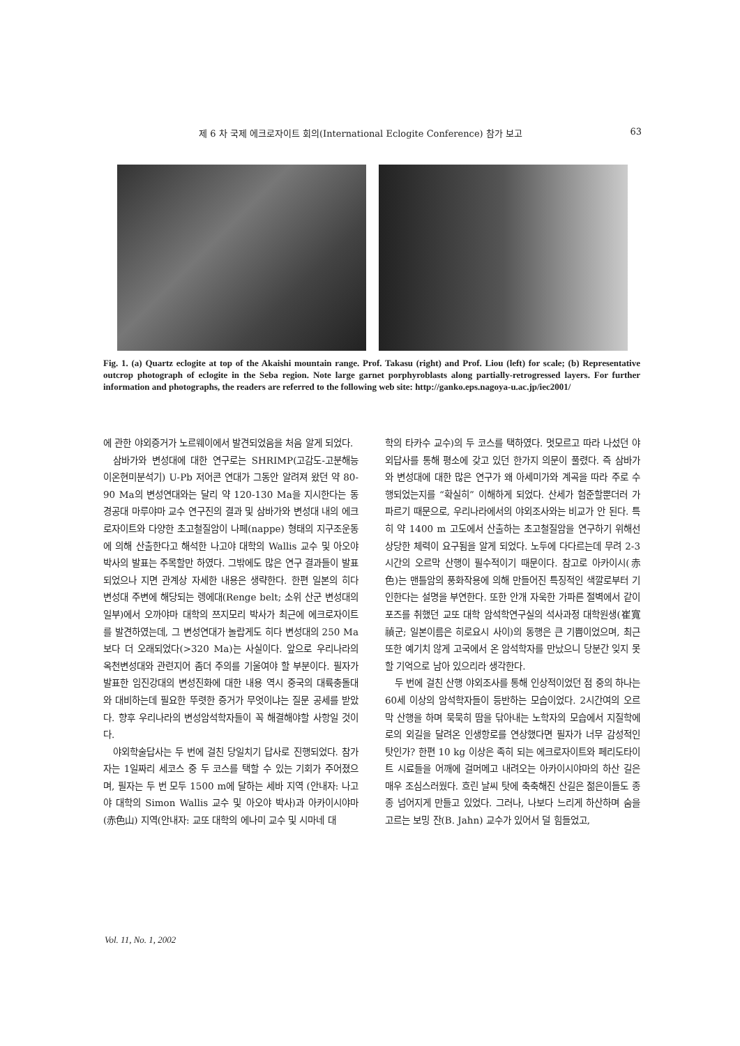제 6 차 국제 에크로자이트 회의(International Eclogite Conference) 참가 보고 63
Fig. 1. (a) Quartz eclogite at top of the Akaishi mountain range. Prof. Takasu (right) and Prof. Liou (left) for scale; (b) Representative outcrop photograph of eclogite in the Seba region. Note large garnet porphyroblasts along partially-retrogressed layers. For further information and photographs, the readers are referred to the following web site: http://ganko.eps.nagoya-u.ac.jp/iec2001/
에 관한 야외증거가 노르웨이에서 발견되었음을 처음 알게 되었다.
삼바가와 변성대에 대한 연구로는 SHRIMP(고감도-고분해능 이온현미분석기) U-Pb 저어콘 연대가 그동안 알려져 왔던 약 80-90 Ma의 변성연대와는 달리 약 120-130 Ma을 지시한다는 동경공대 마루야마 교수 연구진의 결과 및 삼바가와 변성대 내의 에크로자이트와 다양한 초고철질암이 나페(nappe) 형태의 지구조운동에 의해 산출한다고 해석한 나고야 대학의 Wallis 교수 및 아오야 박사의 발표는 주목할만 하였다. 그밖에도 많은 연구 결과들이 발표되었으나 지면 관계상 자세한 내용은 생략한다. 한편 일본의 히다 변성대 주변에 해당되는 렝에대(Renge belt; 소위 산군 변성대의 일부)에서 오까야마 대학의 쯔지모리 박사가 최근에 에크로자이트를 발견하였는데, 그 변성연대가 놀랍게도 히다 변성대의 250 Ma보다 더 오래되었다(>320 Ma)는 사실이다. 앞으로 우리나라의 옥천변성대와 관련지어 좀더 주의를 기울여야 할 부분이다. 필자가 발표한 임진강대의 변성진화에 대한 내용 역시 중국의 대륙충돌대와 대비하는데 필요한 뚜렷한 증거가 무엇이냐는 질문 공세를 받았다. 향후 우리나라의 변성암석학자들이 꼭 해결해야할 사항일 것이다.
야외학술답사는 두 번에 걸친 당일치기 답사로 진행되었다. 참가자는 1일짜리 세코스 중 두 코스를 택할 수 있는 기회가 주어졌으며, 필자는 두 번 모두 1500 m에 달하는 세바 지역 (안내자: 나고야 대학의 Simon Wallis 교수 및 아오야 박사)과 아카이시야마(赤色山) 지역(안내자: 교또 대학의 에나미 교수 및 시마네 대
학의 타카수 교수)의 두 코스를 택하였다. 멋모르고 따라 나섰던 야외답사를 통해 평소에 갖고 있던 한가지 의문이 풀렸다. 즉 삼바가와 변성대에 대한 많은 연구가 왜 아세미가와 계곡을 따라 주로 수행되었는지를 “확실히” 이해하게 되었다. 산세가 험준할뿐더러 가파르기 때문으로, 우리나라에서의 야외조사와는 비교가 안 된다. 특히 약 1400 m 고도에서 산출하는 초고철질암을 연구하기 위해선 상당한 체력이 요구됨을 알게 되었다. 노두에 다다르는데 무려 2-3 시간의 오르막 산행이 필수적이기 때문이다. 참고로 아카이시(赤色)는 맨틀암의 풍화작용에 의해 만들어진 특징적인 색깔로부터 기인한다는 설명을 부연한다. 또한 안개 자욱한 가파른 절벽에서 같이 포즈를 취했던 교또 대학 암석학연구실의 석사과정 대학원생(崔寬禎군; 일본이름은 히로요시 사이)의 동행은 큰 기쁨이었으며, 최근 또한 예기치 않게 고국에서 온 암석학자를 만났으니 당분간 잊지 못할 기억으로 남아 있으리라 생각한다.
두 번에 걸친 산행 야외조사를 통해 인상적이었던 점 중의 하나는 60세 이상의 암석학자들이 등반하는 모습이었다. 2시간여의 오르막 산행을 하며 묵묵히 땀을 닦아내는 노학자의 모습에서 지질학에로의 외길을 달려온 인생항로를 연상했다면 필자가 너무 감성적인 탓인가? 한편 10 kg 이상은 족히 되는 에크로자이트와 페리도타이트 시료들을 어깨에 걸머메고 내려오는 아카이시야마의 하산 길은 매우 조심스러웠다. 흐린 날씨 탓에 축축해진 산길은 젊은이들도 종종 넘어지게 만들고 있었다. 그러나, 나보다 느리게 하산하며 숨을 고르는 보밍 잔(B. Jahn) 교수가 있어서 덜 힘들었고,
Vol. 11, No. 1, 2002